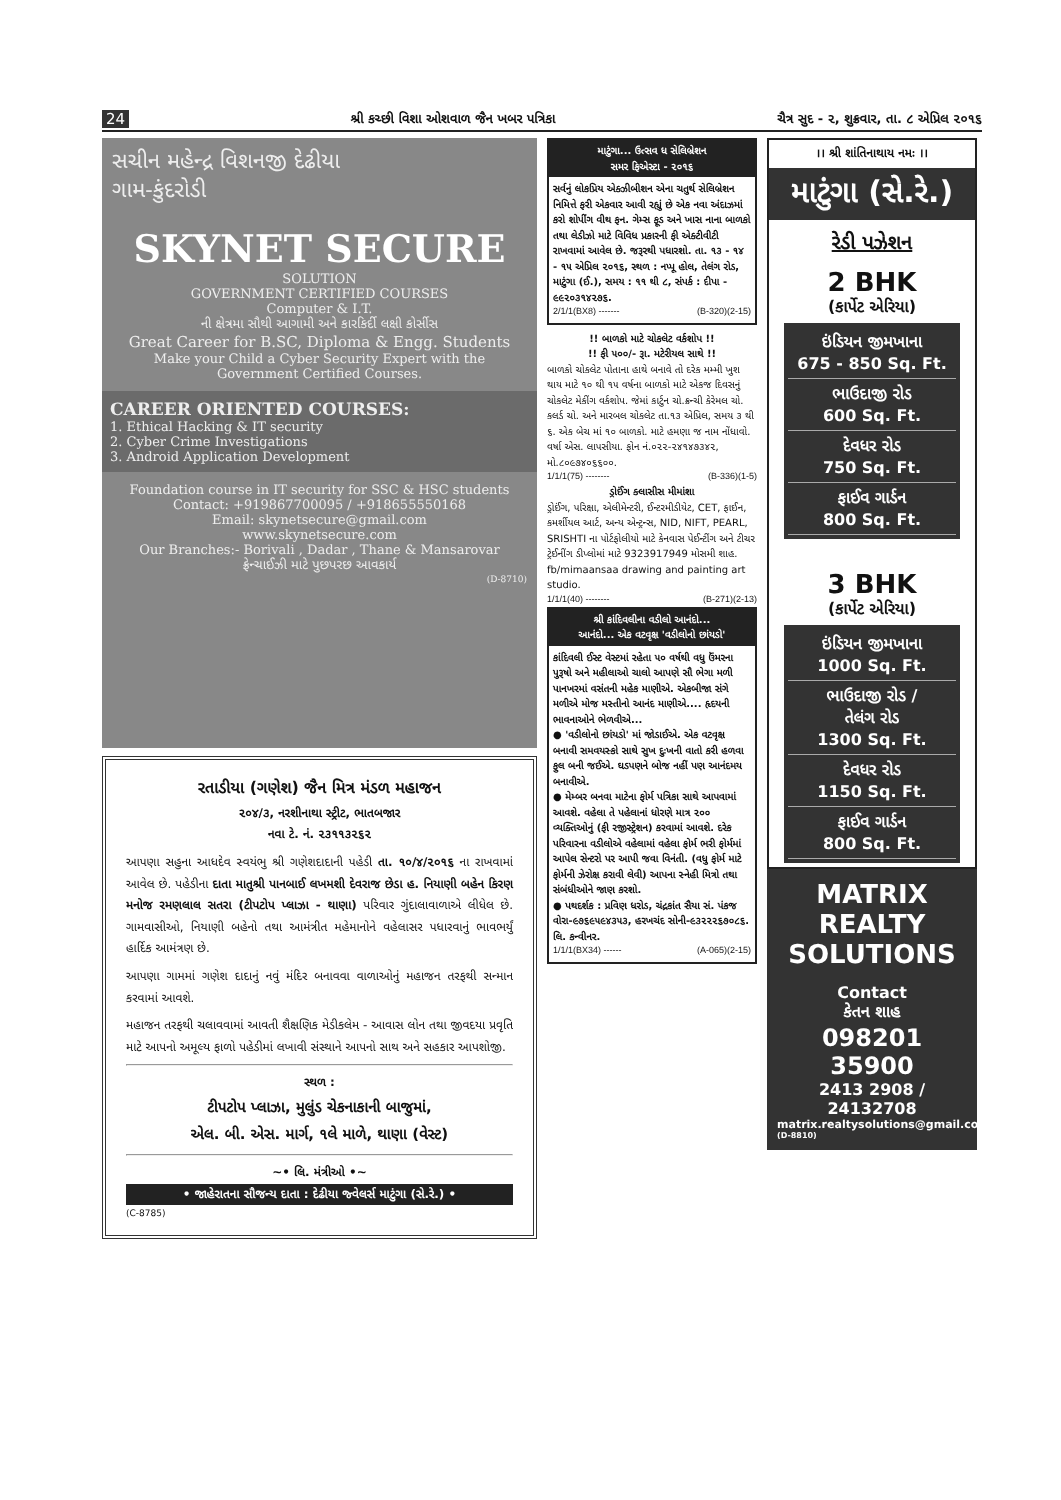24 શ્રી કચ્છી વિશા ઓશવાળ જૈન ખબર પત્રિકા ચૈત્ર સુદ - ૨, શુક્રવાર, તા. ૮ એપ્રિલ ૨૦૧૬
સચીન મહેન્દ્ર વિશનજી દેઢીયા
ગામ-કુંદરોડી
SKYNET SECURE
SOLUTION
GOVERNMENT CERTIFIED COURSES
Computer & I.T.
ની ક્ષેત્રમા સૌથી આગામી અને કારકિર્દી લક્ષી કોર્સીસ
Great Career for B.SC, Diploma & Engg. Students
Make your Child a Cyber Security Expert with the Government Certified Courses.
CAREER ORIENTED COURSES:
1. Ethical Hacking & IT security
2. Cyber Crime Investigations
3. Android Application Development
Foundation course in IT security for SSC & HSC students
Contact: +919867700095 / +918655550168
Email: skynetsecure@gmail.com
www.skynetsecure.com
Our Branches:- Borivali , Dadar , Thane & Mansarovar
ફ્રેન્ચાઈઝી માટે પુછપરછ આવકાર્ય
(D-8710)
રતાડીયા (ગણેશ) જૈન મિત્ર મંડળ મહાજન
૨૦૪/૩, નરશીનાથા સ્ટ્રીટ, ભાતબજાર
નવા ટે. નં. ૨૩૧૧૩૨૬૨
આપણા સહુના આધદેવ સ્વયંભુ શ્રી ગણેશદાદાની પહેડી તા. ૧૦/૪/૨૦૧૬ ના રાખવામાં આવેલ છે. પહેડીના દાતા માતુશ્રી પાનબાઈ લખમશી દેવરાજ છેડા હ. નિયાણી બહેન કિરણ મનોજ રમણલાલ સતરા (ટીપટોપ પ્લાઝા - થાણા) પરિવાર ગુંદાલાવાળાએ લીધેલ છે. ગામવાસીઓ, નિયાણી બહેનો તથા આમંત્રીત મહેમાનોને વહેલાસર પધારવાનું ભાવભર્યું હાર્દિક આમંત્રણ છે.
આપણા ગામમાં ગણેશ દાદાનું નવું મંદિર બનાવવા વાળાઓનું મહાજન તરફથી સન્માન કરવામાં આવશે.
મહાજન તરફથી ચલાવવામાં આવતી શૈક્ષણિક મેડીકલેમ - આવાસ લોન તથા જીવદયા પ્રવૃતિ માટે આપનો અમૂલ્ય ફાળો પહેડીમાં લખાવી સંસ્થાને આપનો સાથ અને સહકાર આપશોજી.
સ્થળ :
ટીપટોપ પ્લાઝા, મુલુંડ ચેકનાકાની બાજુમાં,
એલ. બી. એસ. માર્ગ, ૧લે માળે, થાણા (વેસ્ટ)
~• લિ. મંત્રીઓ •~
• જાહેરાતના સૌજન્ય દાતા : દેઢીયા જ્વેલર્સ માટુંગા (સે.રે.) •
(C-8785)
માટુંગા... ઉત્સવ ધ સેલિબ્રેશન
સમર ફિએસ્ટા - ૨૦૧૬
સર્વનું લોકપ્રિય એક્ઝીબીશન એના ચતુર્થ સેલિબ્રેશન નિમિત્તે ફરી એકવાર આવી રહ્યું છે એક નવા અંદાઝમાં કરો શોપીંગ વીથ ફન. ગેમ્સ ફૂડ અને ખાસ નાના બાળકો તથા લેડીઝો માટે વિવિધ પ્રકારની ફી એક્ટીવીટી રાખવામાં આવેલ છે. જરૂરથી પધારશો. તા. ૧૩ - ૧૪ - ૧૫ એપ્રિલ ૨૦૧૬, સ્થળ : નપ્પૂ હોલ, તેલંગ રોડ, માટુંગા (ઈ.), સમય : ૧૧ થી ૮, સંપર્ક : દીપા - ૯૯૨૦૩૧૪૨૭૬.
2/1/1(BX8) ------- (B-320)(2-15)
!! બાળકો માટે ચોકલેટ વર્કશોપ !!
!! ફી ૫૦૦/- રૂા. મટેરીયલ સાથે !!
બાળકો ચોકલેટ પોતાના હાથે બનાવે તો દરેક મમ્મી ખુશ થાય માટે ૧૦ થી ૧૫ વર્ષના બાળકો માટે એકજ દિવસનું ચોકલેટ મેકીંગ વર્કશોપ. જેમાં કાર્ટુન ચો.ક્રન્ચી કેરેમલ ચો. કલર્ડ ચો. અને મારબલ ચોકલેટ તા.૧૩ એપ્રિલ, સમય ૩ થી ૬. એક બેચ માં ૧૦ બાળકો. માટે હમણા જ નામ નોંધાવો. વર્ષા એસ. લાપસીયા. ફોન નં.૦૨૨-૨૪૧૪૭૩૪૨, મો.૮૦૯૭૪૦૬૬૦૦.
1/1/1(75) -------- (B-336)(1-5)
ડ્રોઈંગ ક્લાસીસ મીમાંશા
ડ્રોઈંગ, પરિક્ષા, એલીમેન્ટરી, ઈન્ટરમીડીયેટ, CET, ફાઈન, કમર્શીયલ આર્ટ, અન્ય એન્ટ્રન્સ, NID, NIFT, PEARL, SRISHTI ના પોર્ટફોલીયો માટે કેનવાસ પેઈન્ટીંગ અને ટીચર ટ્રેઈનીંગ ડીપ્લોમાં માટે 9323917949 મોસમી શાહ. fb/mimaansaa drawing and painting art studio.
1/1/1(40) -------- (B-271)(2-13)
શ્રી કાંદિવલીના વડીલો આનંદો...
આનંદો... એક વટવૃક્ષ 'વડીલોનો છાંયડો'
કાંદિવલી ઈસ્ટ વેસ્ટમાં રહેતા ૫૦ વર્ષથી વધુ ઉંમરના પુરૂષો અને મહીલાઓ ચાલો આપણે સૌ ભેગા મળી પાનખરમાં વસંતની મહેક માણીએ. એકબીજા સંગે મળીએ મોજ મસ્તીનો આનંદ માણીએ.... હૃદયની ભાવનાઓને ભેળવીએ...
● 'વડીલોનો છાંયડો' માં જોડાઈએ. એક વટવૃક્ષ બનાવી સમવયસ્કો સાથે સુખ દુઃખની વાતો કરી હળવા ફુલ બની જઈએ. ઘડપણને બોજ નહીં પણ આનંદમય બનાવીએ.
● મેમ્બર બનવા માટેના ફોર્મ પત્રિકા સાથે આપવામાં આવશે. વહેલા તે પહેલાનાં ધોરણે માત્ર ૨૦૦ વ્યક્તિઓનું (ફી રજીસ્ટ્રેશન) કરવામાં આવશે. દરેક પરિવારના વડીલોએ વહેલામાં વહેલા ફોર્મ ભરી ફોર્મમાં આપેલ સેન્ટરો પર આપી જવા વિનંતી. (વધુ ફોર્મ માટે ફોર્મની ઝેરોક્ષ કરાવી લેવી) આપના સ્નેહી મિત્રો તથા સંબંધીઓને જાણ કરશો.
● પથદર્શક : પ્રવિણ ધરોડ, ચંદ્રકાંત સૈયા સં. પંકજ વોરા-૯૭૬૯૫૯૪૩૫૩, હરખચંદ સોની-૯૩૨૨૨૬૭૦૮૬. લિ. કન્વીનર.
1/1/1(BX34) ------ (A-065)(2-15)
।। શ્રી શાંતિનાથાય નમઃ ।।
માટુંગા (સે.રે.)
રેડી પઝેશન
2 BHK
(કાર્પેટ એરિયા)
ઇંડિયન જીમખાના
675 - 850 Sq. Ft.
ભાઉદાજી રોડ
600 Sq. Ft.
દેવધર રોડ
750 Sq. Ft.
ફાઈવ ગાર્ડન
800 Sq. Ft.
3 BHK
(કાર્પેટ એરિયા)
ઇંડિયન જીમખાના
1000 Sq. Ft.
ભાઉદાજી રોડ /
તેલંગ રોડ
1300 Sq. Ft.
દેવધર રોડ
1150 Sq. Ft.
ફાઈવ ગાર્ડન
800 Sq. Ft.
MATRIX REALTY SOLUTIONS
Contact
કેતન શાહ
098201 35900
2413 2908 / 24132708
matrix.realtysolutions@gmail.com
(D-8810)